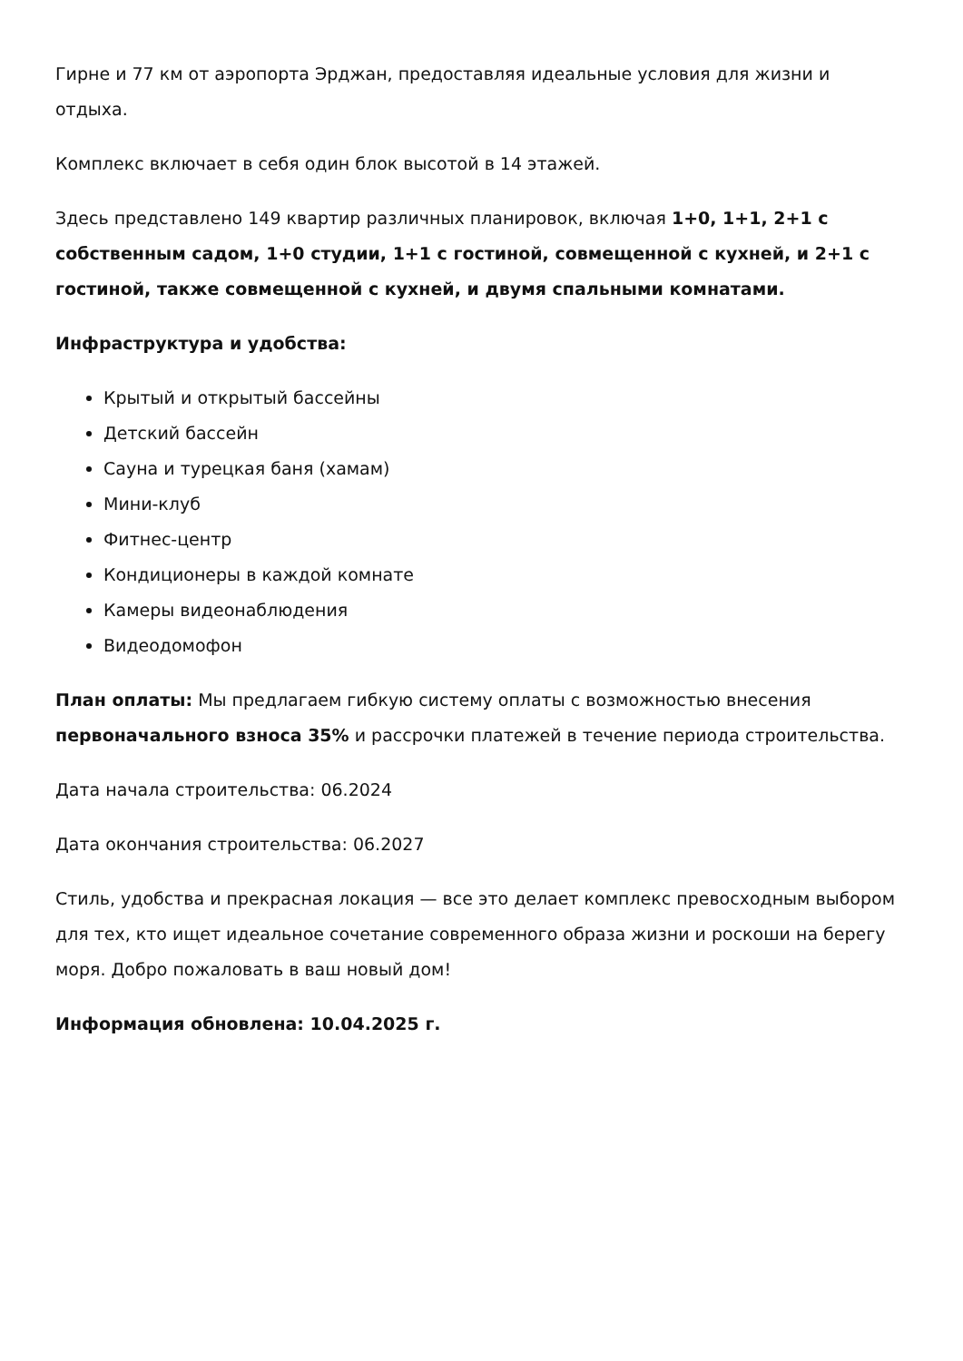Гирне и 77 км от аэропорта Эрджан, предоставляя идеальные условия для жизни и отдыха.
Комплекс включает в себя один блок высотой в 14 этажей.
Здесь представлено 149 квартир различных планировок, включая 1+0, 1+1, 2+1 с собственным садом, 1+0 студии, 1+1 с гостиной, совмещенной с кухней, и 2+1 с гостиной, также совмещенной с кухней, и двумя спальными комнатами.
Инфраструктура и удобства:
Крытый и открытый бассейны
Детский бассейн
Сауна и турецкая баня (хамам)
Мини-клуб
Фитнес-центр
Кондиционеры в каждой комнате
Камеры видеонаблюдения
Видеодомофон
План оплаты: Мы предлагаем гибкую систему оплаты с возможностью внесения первоначального взноса 35% и рассрочки платежей в течение периода строительства.
Дата начала строительства: 06.2024
Дата окончания строительства: 06.2027
Стиль, удобства и прекрасная локация — все это делает комплекс превосходным выбором для тех, кто ищет идеальное сочетание современного образа жизни и роскоши на берегу моря. Добро пожаловать в ваш новый дом!
Информация обновлена: 10.04.2025 г.